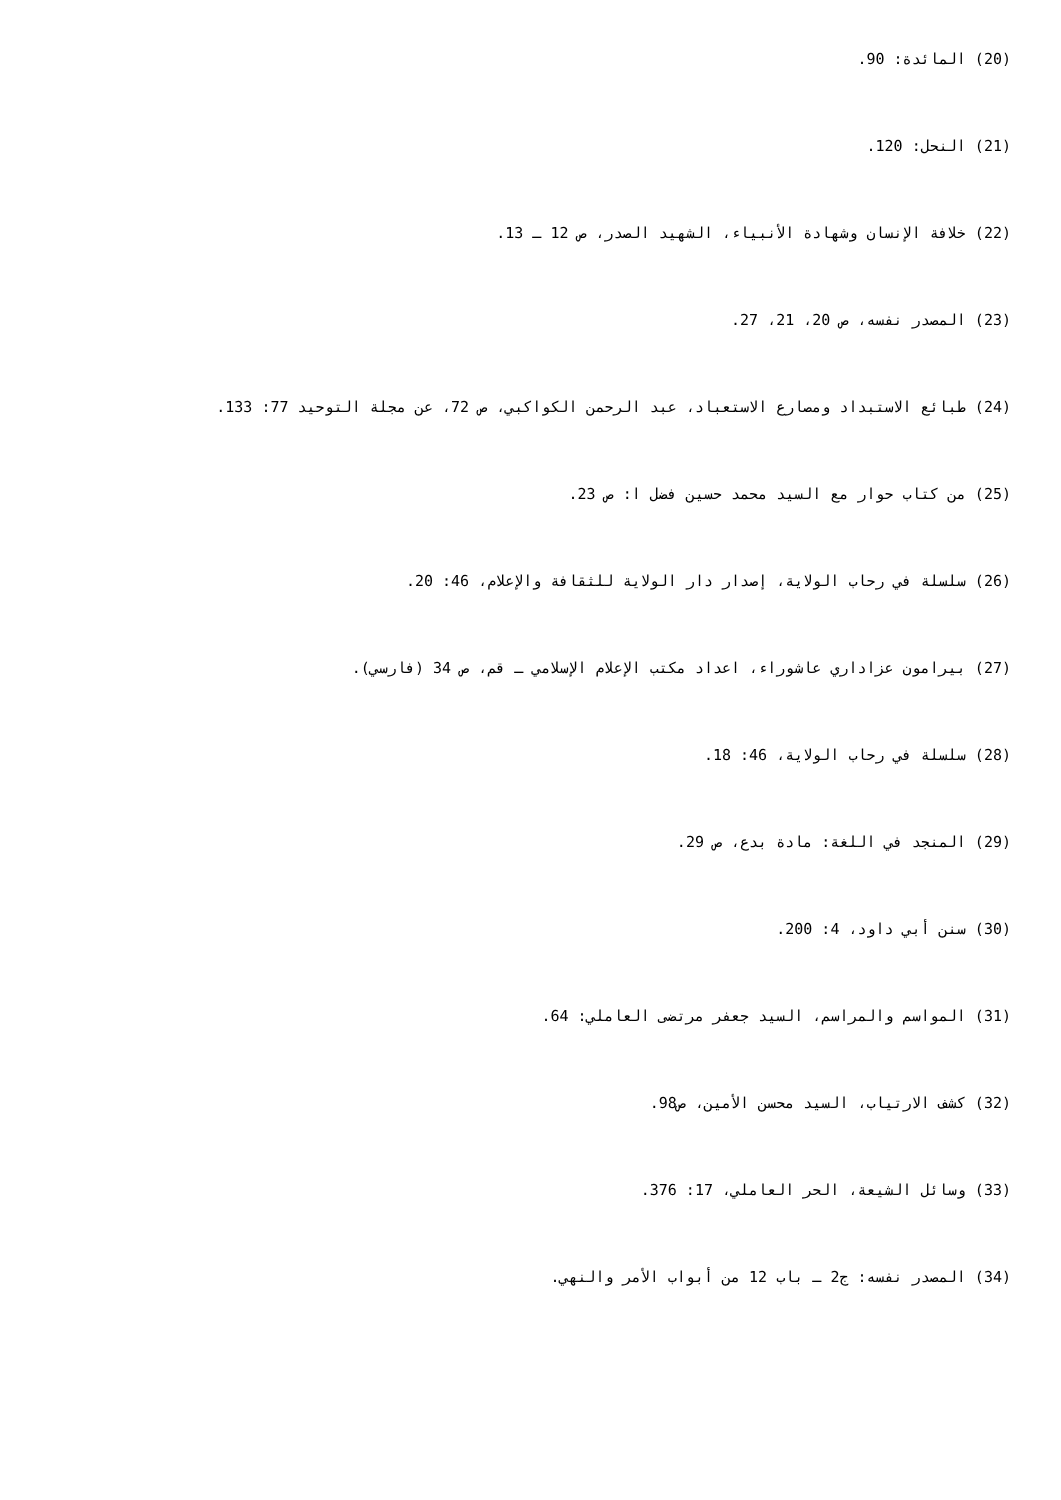(20) المائدة: 90.
(21) النحل: 120.
(22) خلافة الإنسان وشهادة الأنبياء، الشهيد الصدر، ص 12 ـ 13.
(23) المصدر نفسه، ص 20، 21، 27.
(24) طبائع الاستبداد ومصارع الاستعباد، عبد الرحمن الكواكبي، ص 72، عن مجلة التوحيد 77: 133.
(25) من كتاب حوار مع السيد محمد حسين فضل ا: ص 23.
(26) سلسلة في رحاب الولاية، إصدار دار الولاية للثقافة والإعلام، 46: 20.
(27) بيرامون عزاداري عاشوراء، اعداد مكتب الإعلام الإسلامي ـ قم، ص 34 (فارسي).
(28) سلسلة في رحاب الولاية، 46: 18.
(29) المنجد في اللغة: مادة بدع، ص 29.
(30) سنن أبي داود، 4: 200.
(31) المواسم والمراسم، السيد جعفر مرتضى العاملي: 64.
(32) كشف الارتياب، السيد محسن الأمين، ص98.
(33) وسائل الشيعة، الحر العاملي، 17: 376.
(34) المصدر نفسه: ج2 ـ باب 12 من أبواب الأمر والنهي.